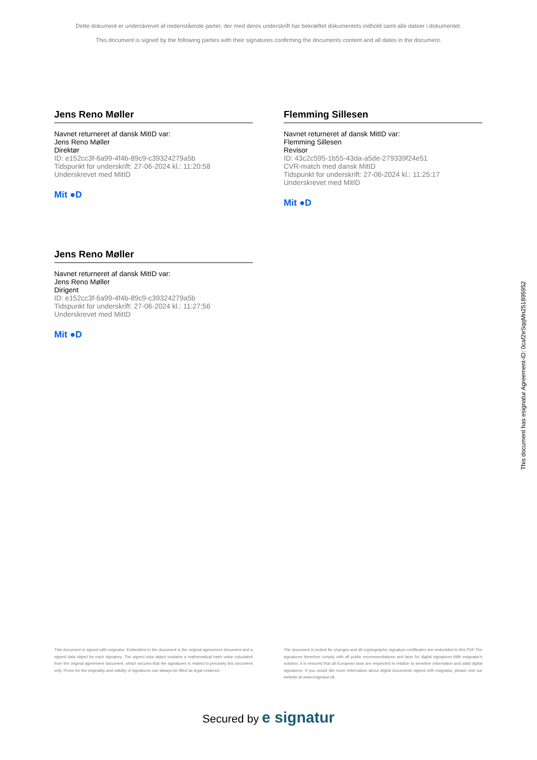Dette dokument er underskrevet af nedenstående parter, der med deres underskrift har bekræftet dokumentets indhold samt alle datoer i dokumentet.
This document is signed by the following parties with their signatures confirming the documents content and all dates in the document.
Jens Reno Møller
Navnet returneret af dansk MitID var:
Jens Reno Møller
Direktør
ID: e152cc3f-6a99-4f4b-89c9-c39324279a5b
Tidspunkt for underskrift: 27-06-2024 kl.: 11:20:58
Underskrevet med MitID
Mit ●D
Flemming Sillesen
Navnet returneret af dansk MitID var:
Flemming Sillesen
Revisor
ID: 43c2c595-1b55-43da-a5de-279339f24e51
CVR-match med dansk MitID
Tidspunkt for underskrift: 27-06-2024 kl.: 11:25:17
Underskrevet med MitID
Mit ●D
Jens Reno Møller
Navnet returneret af dansk MitID var:
Jens Reno Møller
Dirigent
ID: e152cc3f-6a99-4f4b-89c9-c39324279a5b
Tidspunkt for underskrift: 27-06-2024 kl.: 11:27:56
Underskrevet med MitID
Mit ●D
This document has esignatur Agreement-ID: 0caf2eSqqMn251895952
This document is signed with esignatur. Embedded in the document is the original agreement document and a signed data object for each signatory. The signed data object contains a mathematical hash value calculated from the original agreement document, which secures that the signatures is related to precisely this document only. Prove for the originality and validity of signatures can always be lifted as legal evidence.
The document is locked for changes and all cryptographic signature certificates are embedded in this PDF.The signatures therefore comply with all public recommendations and laws for digital signatures.With esignatur's solution, it is ensured that all European laws are respected in relation to sensitive information and valid digital signatures. If you would like more information about digital documents signed with esignatur, please visit our website at www.esignatur.dk.
Secured by e signatur